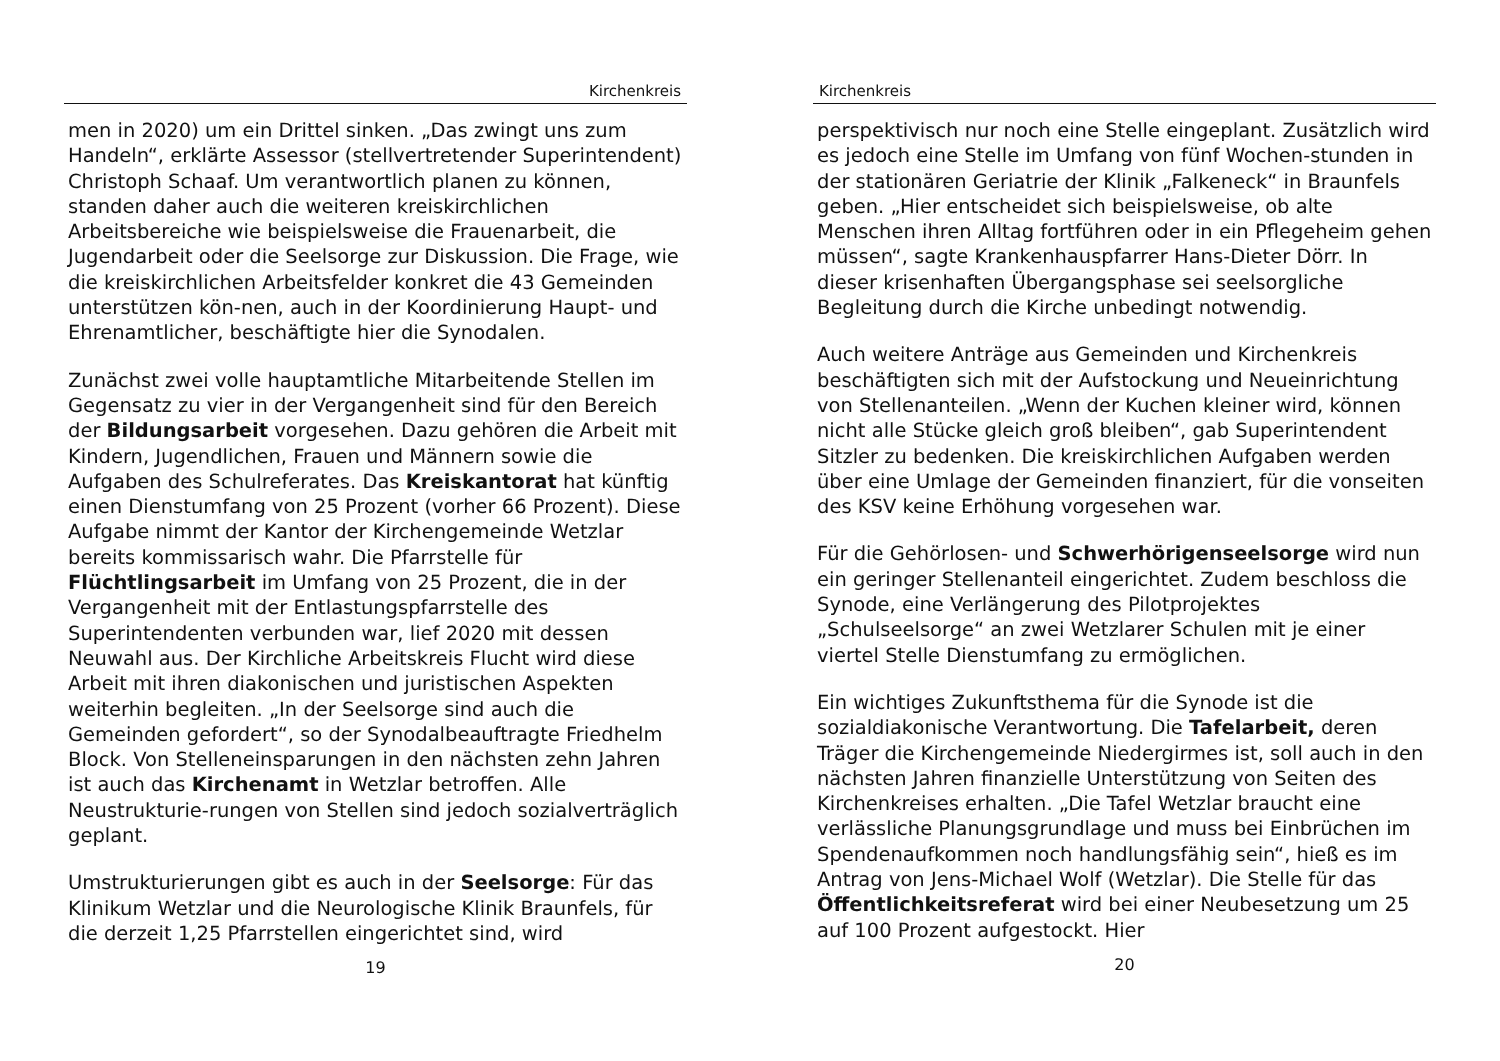Kirchenkreis
men in 2020) um ein Drittel sinken. „Das zwingt uns zum Handeln“, erklärte Assessor (stellvertretender Superintendent) Christoph Schaaf. Um verantwortlich planen zu können, standen daher auch die weiteren kreiskirchlichen Arbeitsbereiche wie beispielsweise die Frauenarbeit, die Jugendarbeit oder die Seelsorge zur Diskussion. Die Frage, wie die kreiskirchlichen Arbeitsfelder konkret die 43 Gemeinden unterstützen kön-nen, auch in der Koordinierung Haupt- und Ehrenamtlicher, beschäftigte hier die Synodalen.
Zunächst zwei volle hauptamtliche Mitarbeitende Stellen im Gegensatz zu vier in der Vergangenheit sind für den Bereich der Bildungsarbeit vorgesehen. Dazu gehören die Arbeit mit Kindern, Jugendlichen, Frauen und Männern sowie die Aufgaben des Schulreferates. Das Kreiskantorat hat künftig einen Dienstumfang von 25 Prozent (vorher 66 Prozent). Diese Aufgabe nimmt der Kantor der Kirchengemeinde Wetzlar bereits kommissarisch wahr. Die Pfarrstelle für Flüchtlingsarbeit im Umfang von 25 Prozent, die in der Vergangenheit mit der Entlastungspfarrstelle des Superintendenten verbunden war, lief 2020 mit dessen Neuwahl aus. Der Kirchliche Arbeitskreis Flucht wird diese Arbeit mit ihren diakonischen und juristischen Aspekten weiterhin begleiten. „In der Seelsorge sind auch die Gemeinden gefordert“, so der Synodalbeauftragte Friedhelm Block. Von Stelleneinsparungen in den nächsten zehn Jahren ist auch das Kirchenamt in Wetzlar betroffen. Alle Neustrukturie-rungen von Stellen sind jedoch sozialverträglich geplant.
Umstrukturierungen gibt es auch in der Seelsorge: Für das Klinikum Wetzlar und die Neurologische Klinik Braunfels, für die derzeit 1,25 Pfarrstellen eingerichtet sind, wird
19
Kirchenkreis
perspektivisch nur noch eine Stelle eingeplant. Zusätzlich wird es jedoch eine Stelle im Umfang von fünf Wochen-stunden in der stationären Geriatrie der Klinik „Falkeneck“ in Braunfels geben. „Hier entscheidet sich beispielsweise, ob alte Menschen ihren Alltag fortführen oder in ein Pflegeheim gehen müssen“, sagte Krankenhauspfarrer Hans-Dieter Dörr. In dieser krisenhaften Übergangsphase sei seelsorgliche Begleitung durch die Kirche unbedingt notwendig.
Auch weitere Anträge aus Gemeinden und Kirchenkreis beschäftigten sich mit der Aufstockung und Neueinrichtung von Stellenanteilen. „Wenn der Kuchen kleiner wird, können nicht alle Stücke gleich groß bleiben“, gab Superintendent Sitzler zu bedenken. Die kreiskirchlichen Aufgaben werden über eine Umlage der Gemeinden finanziert, für die vonseiten des KSV keine Erhöhung vorgesehen war.
Für die Gehörlosen- und Schwerhörigenseelsorge wird nun ein geringer Stellenanteil eingerichtet. Zudem beschloss die Synode, eine Verlängerung des Pilotprojektes „Schulseelsorge“ an zwei Wetzlarer Schulen mit je einer viertel Stelle Dienstumfang zu ermöglichen.
Ein wichtiges Zukunftsthema für die Synode ist die sozialdiakonische Verantwortung. Die Tafelarbeit, deren Träger die Kirchengemeinde Niedergirmes ist, soll auch in den nächsten Jahren finanzielle Unterstützung von Seiten des Kirchenkreises erhalten. „Die Tafel Wetzlar braucht eine verlässliche Planungsgrundlage und muss bei Einbrüchen im Spendenaufkommen noch handlungsfähig sein“, hieß es im Antrag von Jens-Michael Wolf (Wetzlar). Die Stelle für das Öffentlichkeitsreferat wird bei einer Neubesetzung um 25 auf 100 Prozent aufgestockt. Hier
20